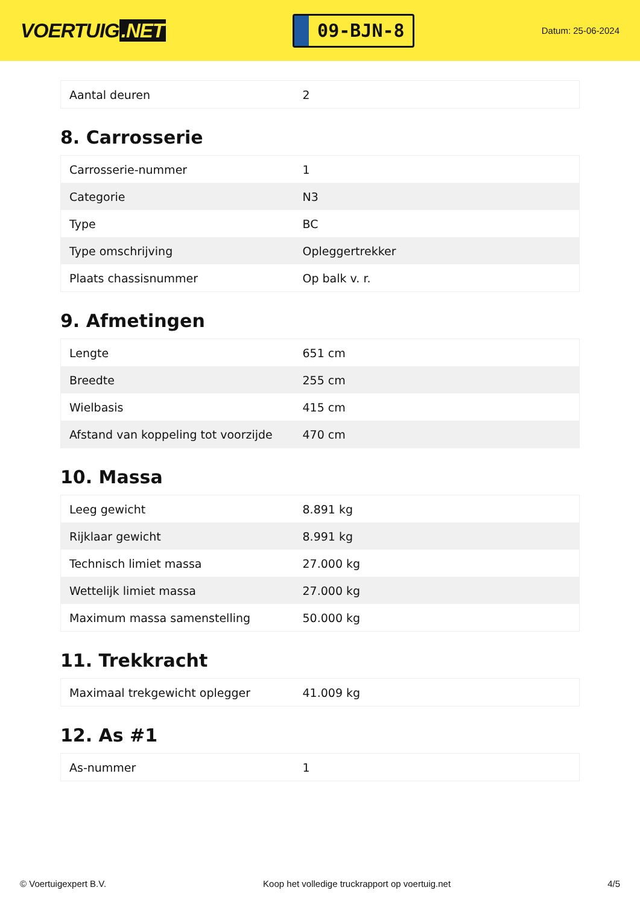VOERTUIG.NET
09-BJN-8
Datum: 25-06-2024
| Aantal deuren | 2 |
8. Carrosserie
| Carrosserie-nummer | 1 |
| Categorie | N3 |
| Type | BC |
| Type omschrijving | Opleggertrekker |
| Plaats chassisnummer | Op balk v. r. |
9. Afmetingen
| Lengte | 651 cm |
| Breedte | 255 cm |
| Wielbasis | 415 cm |
| Afstand van koppeling tot voorzijde | 470 cm |
10. Massa
| Leeg gewicht | 8.891 kg |
| Rijklaar gewicht | 8.991 kg |
| Technisch limiet massa | 27.000 kg |
| Wettelijk limiet massa | 27.000 kg |
| Maximum massa samenstelling | 50.000 kg |
11. Trekkracht
| Maximaal trekgewicht oplegger | 41.009 kg |
12. As #1
| As-nummer | 1 |
© Voertuigexpert B.V. Koop het volledige truckrapport op voertuig.net 4/5